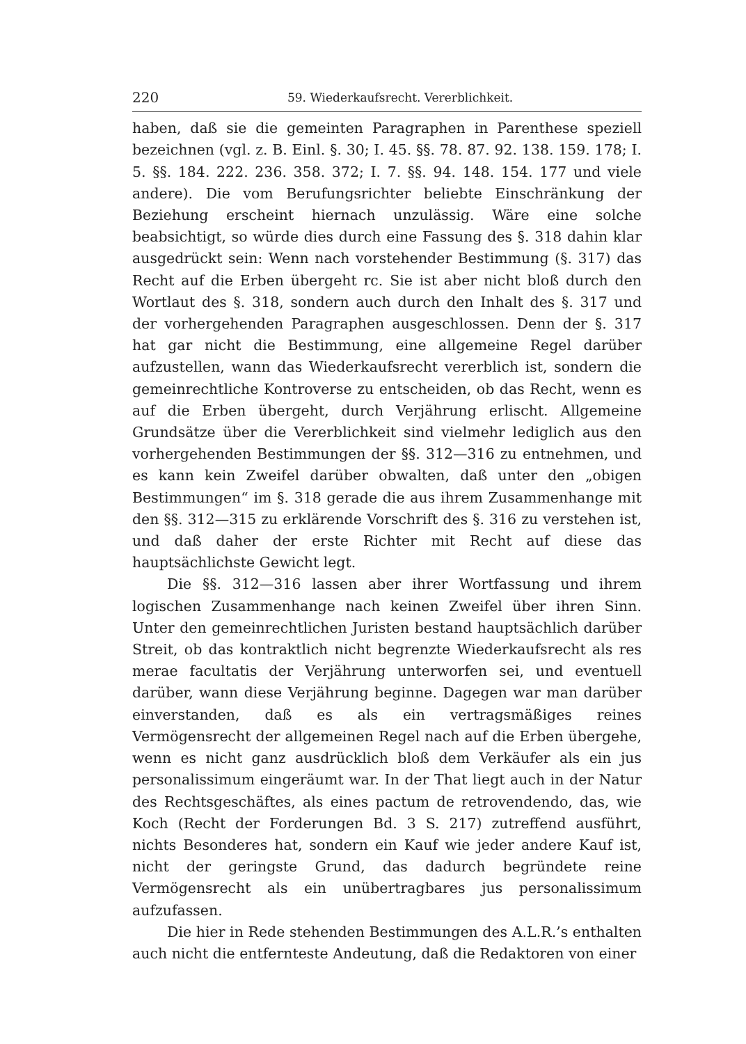220 59. Wiederkaufsrecht. Vererblichkeit.
haben, daß sie die gemeinten Paragraphen in Parenthese speziell bezeichnen (vgl. z. B. Einl. §. 30; I. 45. §§. 78. 87. 92. 138. 159. 178; I. 5. §§. 184. 222. 236. 358. 372; I. 7. §§. 94. 148. 154. 177 und viele andere). Die vom Berufungsrichter beliebte Einschränkung der Beziehung erscheint hiernach unzulässig. Wäre eine solche beabsichtigt, so würde dies durch eine Fassung des §. 318 dahin klar ausgedrückt sein: Wenn nach vorstehender Bestimmung (§. 317) das Recht auf die Erben übergeht rc. Sie ist aber nicht bloß durch den Wortlaut des §. 318, sondern auch durch den Inhalt des §. 317 und der vorhergehenden Paragraphen ausgeschlossen. Denn der §. 317 hat gar nicht die Bestimmung, eine allgemeine Regel darüber aufzustellen, wann das Wiederkaufsrecht vererblich ist, sondern die gemeinrechtliche Kontroverse zu entscheiden, ob das Recht, wenn es auf die Erben übergeht, durch Verjährung erlischt. Allgemeine Grundsätze über die Vererblichkeit sind vielmehr lediglich aus den vorhergehenden Bestimmungen der §§. 312—316 zu entnehmen, und es kann kein Zweifel darüber obwalten, daß unter den „obigen Bestimmungen“ im §. 318 gerade die aus ihrem Zusammenhange mit den §§. 312—315 zu erklärende Vorschrift des §. 316 zu verstehen ist, und daß daher der erste Richter mit Recht auf diese das hauptsächlichste Gewicht legt.
Die §§. 312—316 lassen aber ihrer Wortfassung und ihrem logischen Zusammenhange nach keinen Zweifel über ihren Sinn. Unter den gemeinrechtlichen Juristen bestand hauptsächlich darüber Streit, ob das kontraktlich nicht begrenzte Wiederkaufsrecht als res merae facultatis der Verjährung unterworfen sei, und eventuell darüber, wann diese Verjährung beginne. Dagegen war man darüber einverstanden, daß es als ein vertragsmäßiges reines Vermögensrecht der allgemeinen Regel nach auf die Erben übergehe, wenn es nicht ganz ausdrücklich bloß dem Verkäufer als ein jus personalissimum eingeräumt war. In der That liegt auch in der Natur des Rechtsgeschäftes, als eines pactum de retrovendendo, das, wie Koch (Recht der Forderungen Bd. 3 S. 217) zutreffend ausführt, nichts Besonderes hat, sondern ein Kauf wie jeder andere Kauf ist, nicht der geringste Grund, das dadurch begründete reine Vermögensrecht als ein unübertragbares jus personalissimum aufzufassen.
Die hier in Rede stehenden Bestimmungen des A.L.R.’s enthalten auch nicht die entfernteste Andeutung, daß die Redaktoren von einer